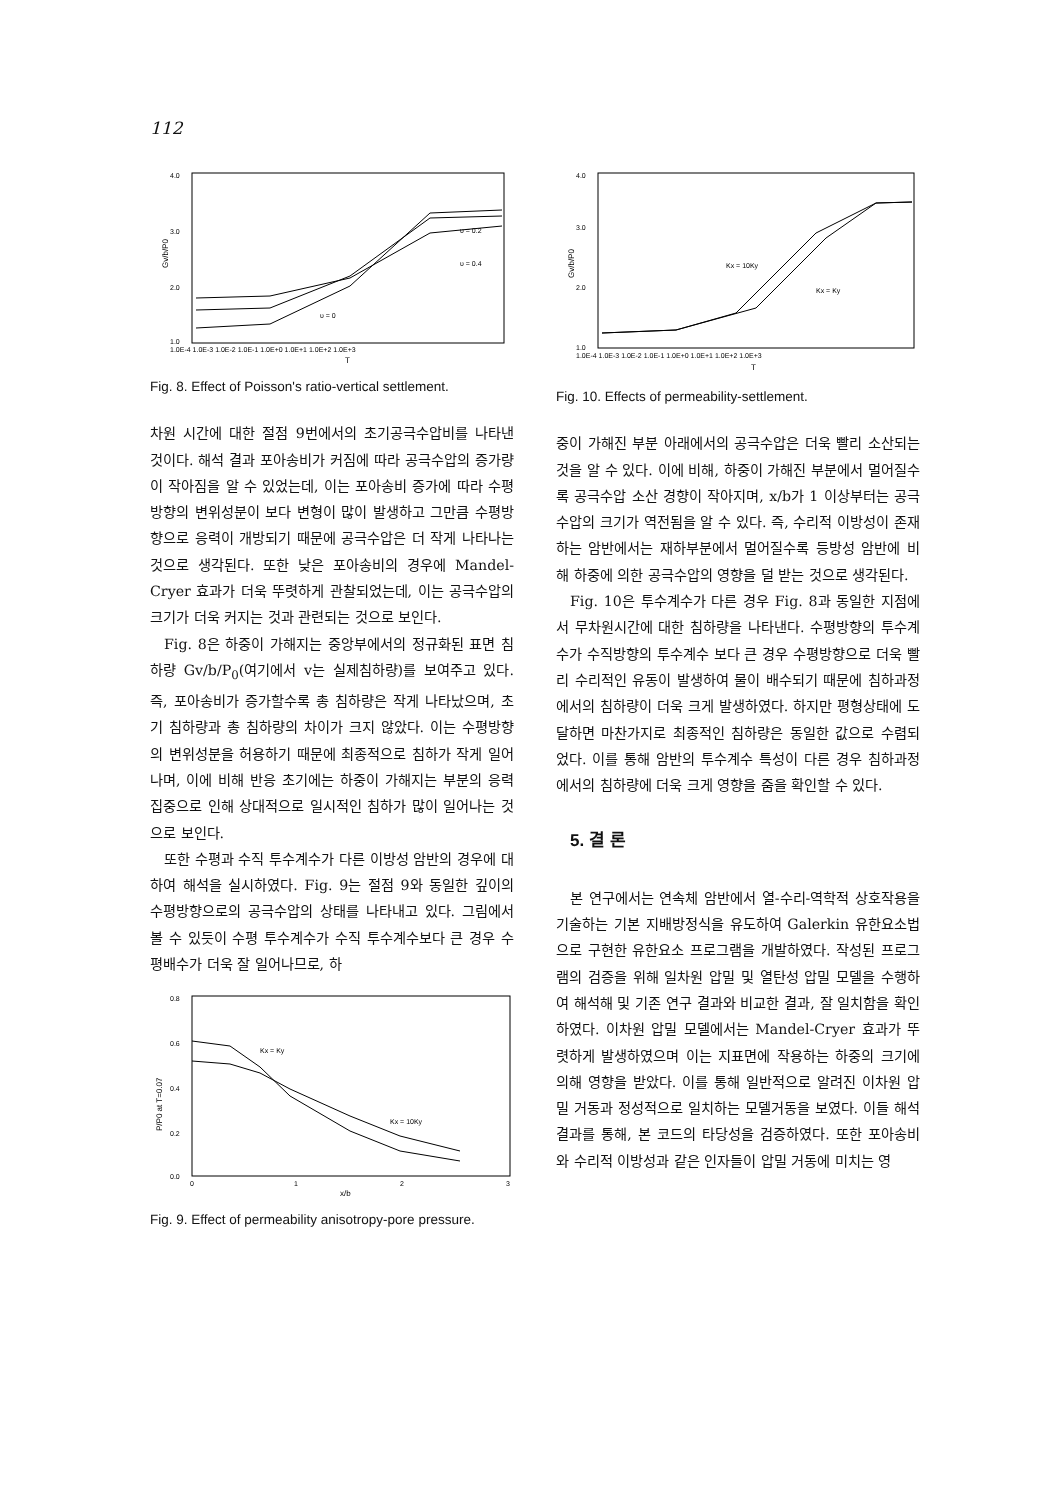112
4.0
3.0
2.0
1.0
Gv/b/P0
υ = 0.2
υ = 0.4
υ = 0
1.0E-4 1.0E-3 1.0E-2 1.0E-1 1.0E+0 1.0E+1 1.0E+2 1.0E+3
T
Fig. 8. Effect of Poisson's ratio-vertical settlement.
차원 시간에 대한 절점 9번에서의 초기공극수압비를 나타낸 것이다. 해석 결과 포아송비가 커짐에 따라 공극수압의 증가량이 작아짐을 알 수 있었는데, 이는 포아송비 증가에 따라 수평방향의 변위성분이 보다 변형이 많이 발생하고 그만큼 수평방향으로 응력이 개방되기 때문에 공극수압은 더 작게 나타나는 것으로 생각된다. 또한 낮은 포아송비의 경우에 Mandel-Cryer 효과가 더욱 뚜렷하게 관찰되었는데, 이는 공극수압의 크기가 더욱 커지는 것과 관련되는 것으로 보인다.
Fig. 8은 하중이 가해지는 중앙부에서의 정규화된 표면 침하량 Gv/b/P<sub>0</sub>(여기에서 v는 실제침하량)를 보여주고 있다. 즉, 포아송비가 증가할수록 총 침하량은 작게 나타났으며, 초기 침하량과 총 침하량의 차이가 크지 않았다. 이는 수평방향의 변위성분을 허용하기 때문에 최종적으로 침하가 작게 일어나며, 이에 비해 반응 초기에는 하중이 가해지는 부분의 응력집중으로 인해 상대적으로 일시적인 침하가 많이 일어나는 것으로 보인다.
또한 수평과 수직 투수계수가 다른 이방성 암반의 경우에 대하여 해석을 실시하였다. Fig. 9는 절점 9와 동일한 깊이의 수평방향으로의 공극수압의 상태를 나타내고 있다. 그림에서 볼 수 있듯이 수평 투수계수가 수직 투수계수보다 큰 경우 수평배수가 더욱 잘 일어나므로, 하
0.8
0.6
0.4
0.2
0.0
P/P0 at T=0.07
Kx = Ky
Kx = 10Ky
0
1
2
3
x/b
Fig. 9. Effect of permeability anisotropy-pore pressure.
4.0
3.0
2.0
1.0
Gv/b/P0
Kx = 10Ky
Kx = Ky
1.0E-4 1.0E-3 1.0E-2 1.0E-1 1.0E+0 1.0E+1 1.0E+2 1.0E+3
T
Fig. 10. Effects of permeability-settlement.
중이 가해진 부분 아래에서의 공극수압은 더욱 빨리 소산되는 것을 알 수 있다. 이에 비해, 하중이 가해진 부분에서 멀어질수록 공극수압 소산 경향이 작아지며, x/b가 1 이상부터는 공극수압의 크기가 역전됨을 알 수 있다. 즉, 수리적 이방성이 존재하는 암반에서는 재하부분에서 멀어질수록 등방성 암반에 비해 하중에 의한 공극수압의 영향을 덜 받는 것으로 생각된다.
Fig. 10은 투수계수가 다른 경우 Fig. 8과 동일한 지점에서 무차원시간에 대한 침하량을 나타낸다. 수평방향의 투수계수가 수직방향의 투수계수 보다 큰 경우 수평방향으로 더욱 빨리 수리적인 유동이 발생하여 물이 배수되기 때문에 침하과정에서의 침하량이 더욱 크게 발생하였다. 하지만 평형상태에 도달하면 마찬가지로 최종적인 침하량은 동일한 값으로 수렴되었다. 이를 통해 암반의 투수계수 특성이 다른 경우 침하과정에서의 침하량에 더욱 크게 영향을 줌을 확인할 수 있다.
5. 결 론
본 연구에서는 연속체 암반에서 열-수리-역학적 상호작용을 기술하는 기본 지배방정식을 유도하여 Galerkin 유한요소법으로 구현한 유한요소 프로그램을 개발하였다. 작성된 프로그램의 검증을 위해 일차원 압밀 및 열탄성 압밀 모델을 수행하여 해석해 및 기존 연구 결과와 비교한 결과, 잘 일치함을 확인하였다. 이차원 압밀 모델에서는 Mandel-Cryer 효과가 뚜렷하게 발생하였으며 이는 지표면에 작용하는 하중의 크기에 의해 영향을 받았다. 이를 통해 일반적으로 알려진 이차원 압밀 거동과 정성적으로 일치하는 모델거동을 보였다. 이들 해석 결과를 통해, 본 코드의 타당성을 검증하였다. 또한 포아송비와 수리적 이방성과 같은 인자들이 압밀 거동에 미치는 영